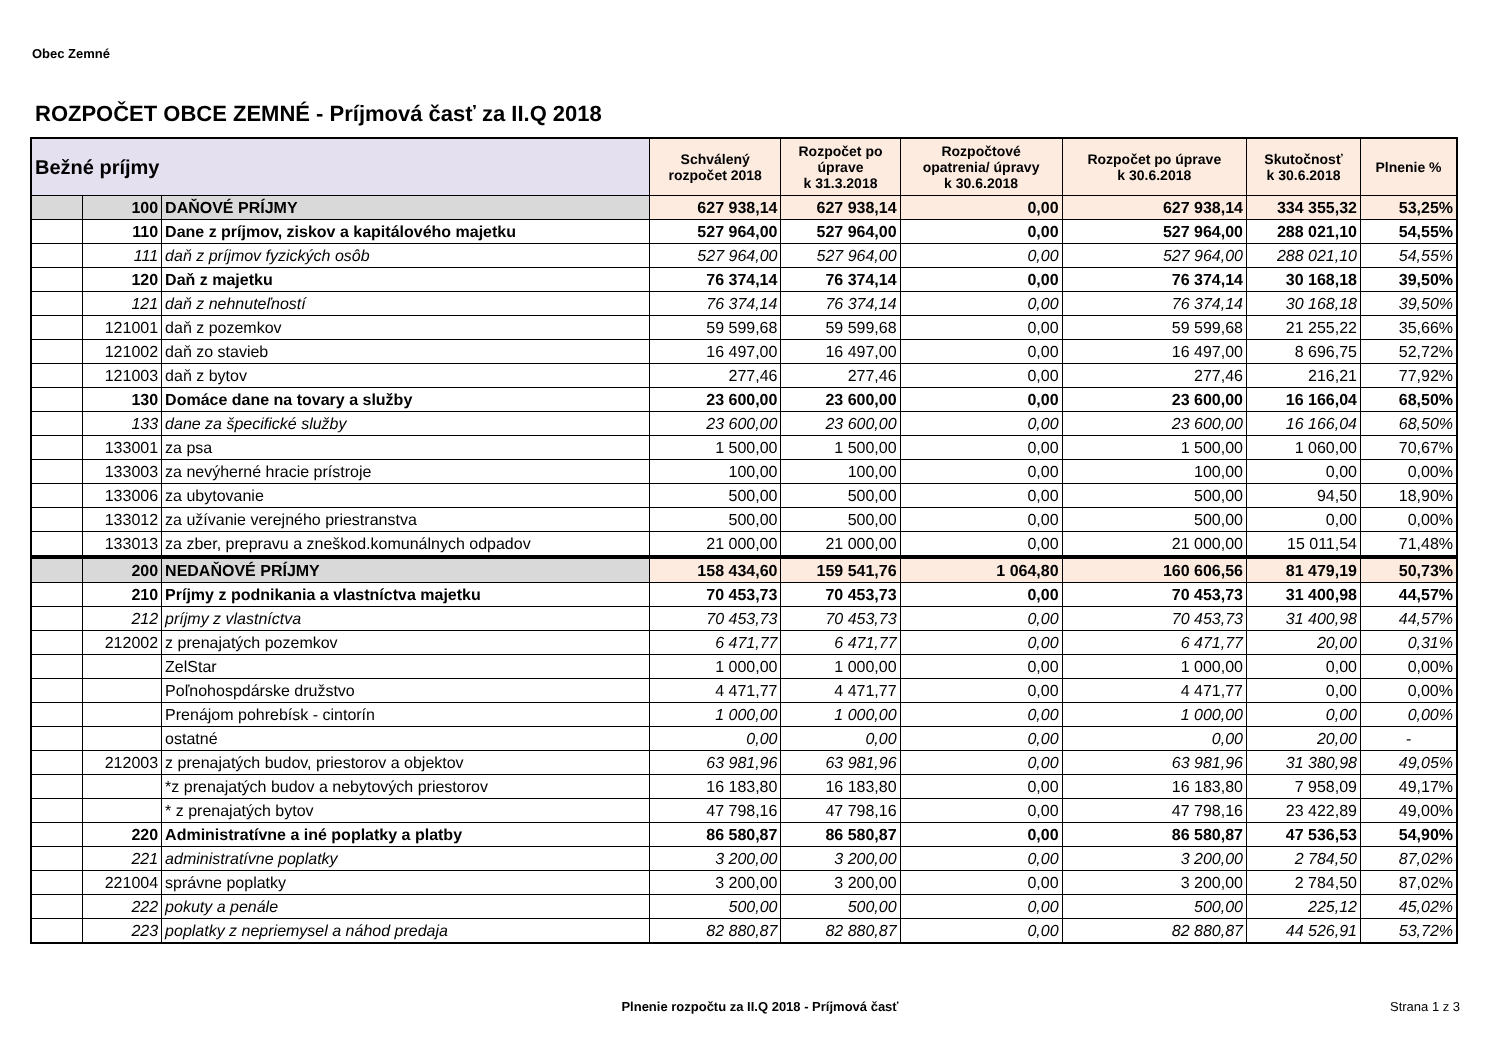Obec Zemné
ROZPOČET OBCE ZEMNÉ - Príjmová časť za II.Q 2018
| Bežné príjmy | | | Schválený rozpočet 2018 | Rozpočet po úprave k 31.3.2018 | Rozpočtové opatrenia/ úpravy k 30.6.2018 | Rozpočet po úprave k 30.6.2018 | Skutočnosť k 30.6.2018 | Plnenie % |
| --- | --- | --- | --- | --- | --- | --- | --- | --- |
| | 100 | DAŇOVÉ PRÍJMY | 627 938,14 | 627 938,14 | 0,00 | 627 938,14 | 334 355,32 | 53,25% |
| | 110 | Dane z príjmov, ziskov a kapitálového majetku | 527 964,00 | 527 964,00 | 0,00 | 527 964,00 | 288 021,10 | 54,55% |
| | 111 | daň z príjmov fyzických osôb | 527 964,00 | 527 964,00 | 0,00 | 527 964,00 | 288 021,10 | 54,55% |
| | 120 | Daň z majetku | 76 374,14 | 76 374,14 | 0,00 | 76 374,14 | 30 168,18 | 39,50% |
| | 121 | daň z nehnuteľností | 76 374,14 | 76 374,14 | 0,00 | 76 374,14 | 30 168,18 | 39,50% |
| | 121001 | daň z pozemkov | 59 599,68 | 59 599,68 | 0,00 | 59 599,68 | 21 255,22 | 35,66% |
| | 121002 | daň zo stavieb | 16 497,00 | 16 497,00 | 0,00 | 16 497,00 | 8 696,75 | 52,72% |
| | 121003 | daň z bytov | 277,46 | 277,46 | 0,00 | 277,46 | 216,21 | 77,92% |
| | 130 | Domáce dane na tovary a služby | 23 600,00 | 23 600,00 | 0,00 | 23 600,00 | 16 166,04 | 68,50% |
| | 133 | dane za špecifické služby | 23 600,00 | 23 600,00 | 0,00 | 23 600,00 | 16 166,04 | 68,50% |
| | 133001 | za psa | 1 500,00 | 1 500,00 | 0,00 | 1 500,00 | 1 060,00 | 70,67% |
| | 133003 | za nevýherné hracie prístroje | 100,00 | 100,00 | 0,00 | 100,00 | 0,00 | 0,00% |
| | 133006 | za ubytovanie | 500,00 | 500,00 | 0,00 | 500,00 | 94,50 | 18,90% |
| | 133012 | za užívanie verejného priestranstva | 500,00 | 500,00 | 0,00 | 500,00 | 0,00 | 0,00% |
| | 133013 | za zber, prepravu a zneškod.komunálnych odpadov | 21 000,00 | 21 000,00 | 0,00 | 21 000,00 | 15 011,54 | 71,48% |
| | 200 | NEDAŇOVÉ PRÍJMY | 158 434,60 | 159 541,76 | 1 064,80 | 160 606,56 | 81 479,19 | 50,73% |
| | 210 | Príjmy z podnikania a vlastníctva majetku | 70 453,73 | 70 453,73 | 0,00 | 70 453,73 | 31 400,98 | 44,57% |
| | 212 | príjmy z vlastníctva | 70 453,73 | 70 453,73 | 0,00 | 70 453,73 | 31 400,98 | 44,57% |
| | 212002 | z prenajatých pozemkov | 6 471,77 | 6 471,77 | 0,00 | 6 471,77 | 20,00 | 0,31% |
| | | ZelStar | 1 000,00 | 1 000,00 | 0,00 | 1 000,00 | 0,00 | 0,00% |
| | | Poľnohospdárske družstvo | 4 471,77 | 4 471,77 | 0,00 | 4 471,77 | 0,00 | 0,00% |
| | | Prenájom pohrebísk - cintorín | 1 000,00 | 1 000,00 | 0,00 | 1 000,00 | 0,00 | 0,00% |
| | | ostatné | 0,00 | 0,00 | 0,00 | 0,00 | 20,00 | - |
| | 212003 | z prenajatých budov, priestorov a objektov | 63 981,96 | 63 981,96 | 0,00 | 63 981,96 | 31 380,98 | 49,05% |
| | | *z prenajatých budov a nebytových priestorov | 16 183,80 | 16 183,80 | 0,00 | 16 183,80 | 7 958,09 | 49,17% |
| | | * z prenajatých bytov | 47 798,16 | 47 798,16 | 0,00 | 47 798,16 | 23 422,89 | 49,00% |
| | 220 | Administratívne a iné poplatky a platby | 86 580,87 | 86 580,87 | 0,00 | 86 580,87 | 47 536,53 | 54,90% |
| | 221 | administratívne poplatky | 3 200,00 | 3 200,00 | 0,00 | 3 200,00 | 2 784,50 | 87,02% |
| | 221004 | správne poplatky | 3 200,00 | 3 200,00 | 0,00 | 3 200,00 | 2 784,50 | 87,02% |
| | 222 | pokuty a penále | 500,00 | 500,00 | 0,00 | 500,00 | 225,12 | 45,02% |
| | 223 | poplatky z nepriemysel a náhod predaja | 82 880,87 | 82 880,87 | 0,00 | 82 880,87 | 44 526,91 | 53,72% |
Plnenie rozpočtu za II.Q 2018 - Príjmová časť
Strana 1 z 3